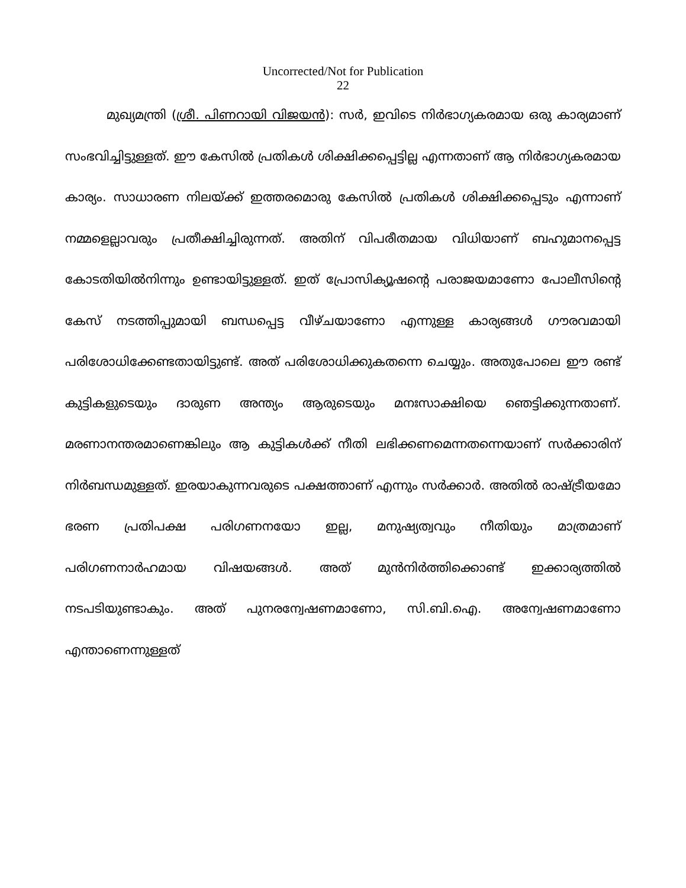Uncorrected/Not for Publication
22
മുഖ്യമന്ത്രി (ശ്രീ. പിണറായി വിജയൻ): സർ, ഇവിടെ നിർഭാഗ്യകരമായ ഒരു കാര്യമാണ് സംഭവിച്ചിട്ടുള്ളത്. ഈ കേസിൽ പ്രതികൾ ശിക്ഷിക്കപ്പെട്ടില്ല എന്നതാണ് ആ നിർഭാഗ്യകരമായ കാര്യം. സാധാരണ നിലയ്ക്ക് ഇത്തരമൊരു കേസിൽ പ്രതികൾ ശിക്ഷിക്കപ്പെടും എന്നാണ് നമ്മളെല്ലാവരും പ്രതീക്ഷിച്ചിരുന്നത്. അതിന് വിപരീതമായ വിധിയാണ് ബഹുമാനപ്പെട്ട കോടതിയിൽനിന്നും ഉണ്ടായിട്ടുള്ളത്. ഇത് പ്രോസിക്യൂഷന്റെ പരാജയമാണോ പോലീസിന്റെ കേസ് നടത്തിപ്പുമായി ബന്ധപ്പെട്ട വീഴ്ചയാണോ എന്നുള്ള കാര്യങ്ങൾ ഗൗരവമായി പരിശോധിക്കേണ്ടതായിട്ടുണ്ട്. അത് പരിശോധിക്കുകതന്നെ ചെയ്യും. അതുപോലെ ഈ രണ്ട് കുട്ടികളുടെയും ദാരുണ അന്ത്യം ആരുടെയും മനഃസാക്ഷിയെ ഞെട്ടിക്കുന്നതാണ്. മരണാനന്തരമാണെങ്കിലും ആ കുട്ടികൾക്ക് നീതി ലഭിക്കണമെന്നതന്നെയാണ് സർക്കാരിന് നിർബന്ധമുള്ളത്. ഇരയാകുന്നവരുടെ പക്ഷത്താണ് എന്നും സർക്കാർ. അതിൽ രാഷ്ട്രീയമോ ഭരണ പ്രതിപക്ഷ പരിഗണനയോ ഇല്ല, മനുഷ്യത്വവും നീതിയും മാത്രമാണ് പരിഗണനാർഹമായ വിഷയങ്ങൾ. അത് മുൻനിർത്തിക്കൊണ്ട് ഇക്കാര്യത്തിൽ നടപടിയുണ്ടാകും. അത് പുനരന്വേഷണമാണോ, സി.ബി.ഐ. അന്വേഷണമാണോ എന്താണെന്നുള്ളത്